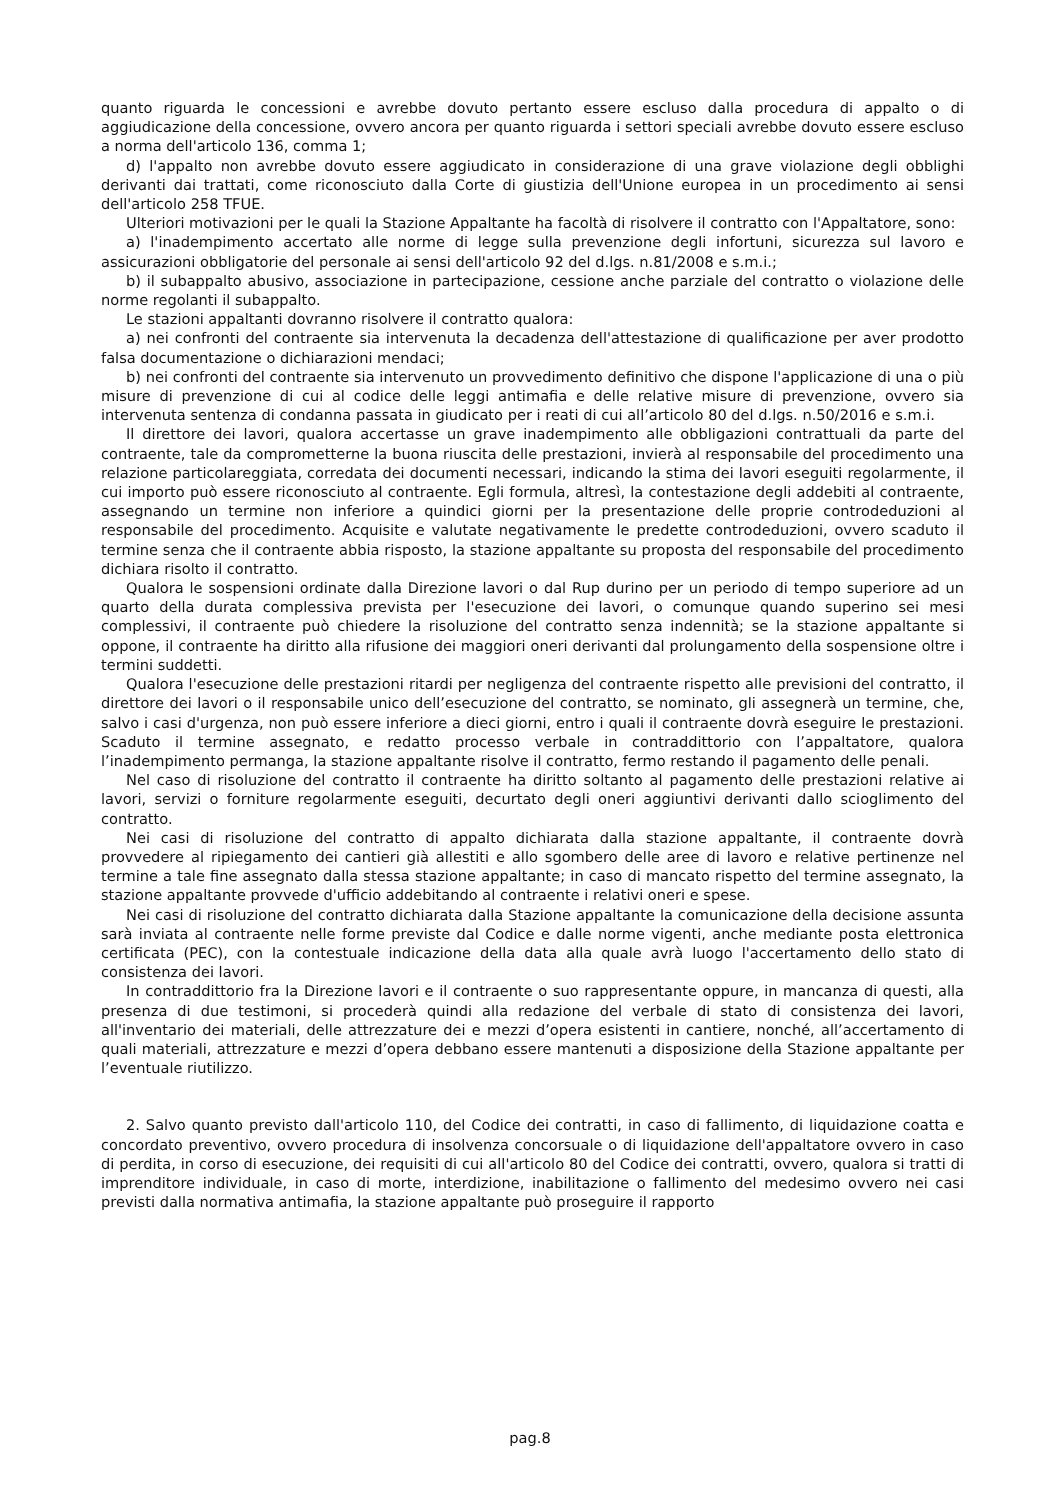quanto riguarda le concessioni e avrebbe dovuto pertanto essere escluso dalla procedura di appalto o di aggiudicazione della concessione, ovvero ancora per quanto riguarda i settori speciali avrebbe dovuto essere escluso a norma dell'articolo 136, comma 1;
d) l'appalto non avrebbe dovuto essere aggiudicato in considerazione di una grave violazione degli obblighi derivanti dai trattati, come riconosciuto dalla Corte di giustizia dell'Unione europea in un procedimento ai sensi dell'articolo 258 TFUE.
Ulteriori motivazioni per le quali la Stazione Appaltante ha facoltà di risolvere il contratto con l'Appaltatore, sono:
a) l'inadempimento accertato alle norme di legge sulla prevenzione degli infortuni, sicurezza sul lavoro e assicurazioni obbligatorie del personale ai sensi dell'articolo 92 del d.lgs. n.81/2008 e s.m.i.;
b) il subappalto abusivo, associazione in partecipazione, cessione anche parziale del contratto o violazione delle norme regolanti il subappalto.
Le stazioni appaltanti dovranno risolvere il contratto qualora:
a) nei confronti del contraente sia intervenuta la decadenza dell'attestazione di qualificazione per aver prodotto falsa documentazione o dichiarazioni mendaci;
b) nei confronti del contraente sia intervenuto un provvedimento definitivo che dispone l'applicazione di una o più misure di prevenzione di cui al codice delle leggi antimafia e delle relative misure di prevenzione, ovvero sia intervenuta sentenza di condanna passata in giudicato per i reati di cui all’articolo 80 del d.lgs. n.50/2016 e s.m.i.
Il direttore dei lavori, qualora accertasse un grave inadempimento alle obbligazioni contrattuali da parte del contraente, tale da comprometterne la buona riuscita delle prestazioni, invierà al responsabile del procedimento una relazione particolareggiata, corredata dei documenti necessari, indicando la stima dei lavori eseguiti regolarmente, il cui importo può essere riconosciuto al contraente. Egli formula, altresì, la contestazione degli addebiti al contraente, assegnando un termine non inferiore a quindici giorni per la presentazione delle proprie controdeduzioni al responsabile del procedimento. Acquisite e valutate negativamente le predette controdeduzioni, ovvero scaduto il termine senza che il contraente abbia risposto, la stazione appaltante su proposta del responsabile del procedimento dichiara risolto il contratto.
Qualora le sospensioni ordinate dalla Direzione lavori o dal Rup durino per un periodo di tempo superiore ad un quarto della durata complessiva prevista per l'esecuzione dei lavori, o comunque quando superino sei mesi complessivi, il contraente può chiedere la risoluzione del contratto senza indennità; se la stazione appaltante si oppone, il contraente ha diritto alla rifusione dei maggiori oneri derivanti dal prolungamento della sospensione oltre i termini suddetti.
Qualora l'esecuzione delle prestazioni ritardi per negligenza del contraente rispetto alle previsioni del contratto, il direttore dei lavori o il responsabile unico dell’esecuzione del contratto, se nominato, gli assegnerà un termine, che, salvo i casi d'urgenza, non può essere inferiore a dieci giorni, entro i quali il contraente dovrà eseguire le prestazioni. Scaduto il termine assegnato, e redatto processo verbale in contraddittorio con l’appaltatore, qualora l’inadempimento permanga, la stazione appaltante risolve il contratto, fermo restando il pagamento delle penali.
Nel caso di risoluzione del contratto il contraente ha diritto soltanto al pagamento delle prestazioni relative ai lavori, servizi o forniture regolarmente eseguiti, decurtato degli oneri aggiuntivi derivanti dallo scioglimento del contratto.
Nei casi di risoluzione del contratto di appalto dichiarata dalla stazione appaltante, il contraente dovrà provvedere al ripiegamento dei cantieri già allestiti e allo sgombero delle aree di lavoro e relative pertinenze nel termine a tale fine assegnato dalla stessa stazione appaltante; in caso di mancato rispetto del termine assegnato, la stazione appaltante provvede d'ufficio addebitando al contraente i relativi oneri e spese.
Nei casi di risoluzione del contratto dichiarata dalla Stazione appaltante la comunicazione della decisione assunta sarà inviata al contraente nelle forme previste dal Codice e dalle norme vigenti, anche mediante posta elettronica certificata (PEC), con la contestuale indicazione della data alla quale avrà luogo l'accertamento dello stato di consistenza dei lavori.
In contraddittorio fra la Direzione lavori e il contraente o suo rappresentante oppure, in mancanza di questi, alla presenza di due testimoni, si procederà quindi alla redazione del verbale di stato di consistenza dei lavori, all'inventario dei materiali, delle attrezzature dei e mezzi d’opera esistenti in cantiere, nonché, all’accertamento di quali materiali, attrezzature e mezzi d’opera debbano essere mantenuti a disposizione della Stazione appaltante per l’eventuale riutilizzo.
2. Salvo quanto previsto dall'articolo 110, del Codice dei contratti, in caso di fallimento, di liquidazione coatta e concordato preventivo, ovvero procedura di insolvenza concorsuale o di liquidazione dell'appaltatore ovvero in caso di perdita, in corso di esecuzione, dei requisiti di cui all'articolo 80 del Codice dei contratti, ovvero, qualora si tratti di imprenditore individuale, in caso di morte, interdizione, inabilitazione o fallimento del medesimo ovvero nei casi previsti dalla normativa antimafia, la stazione appaltante può proseguire il rapporto
pag.8